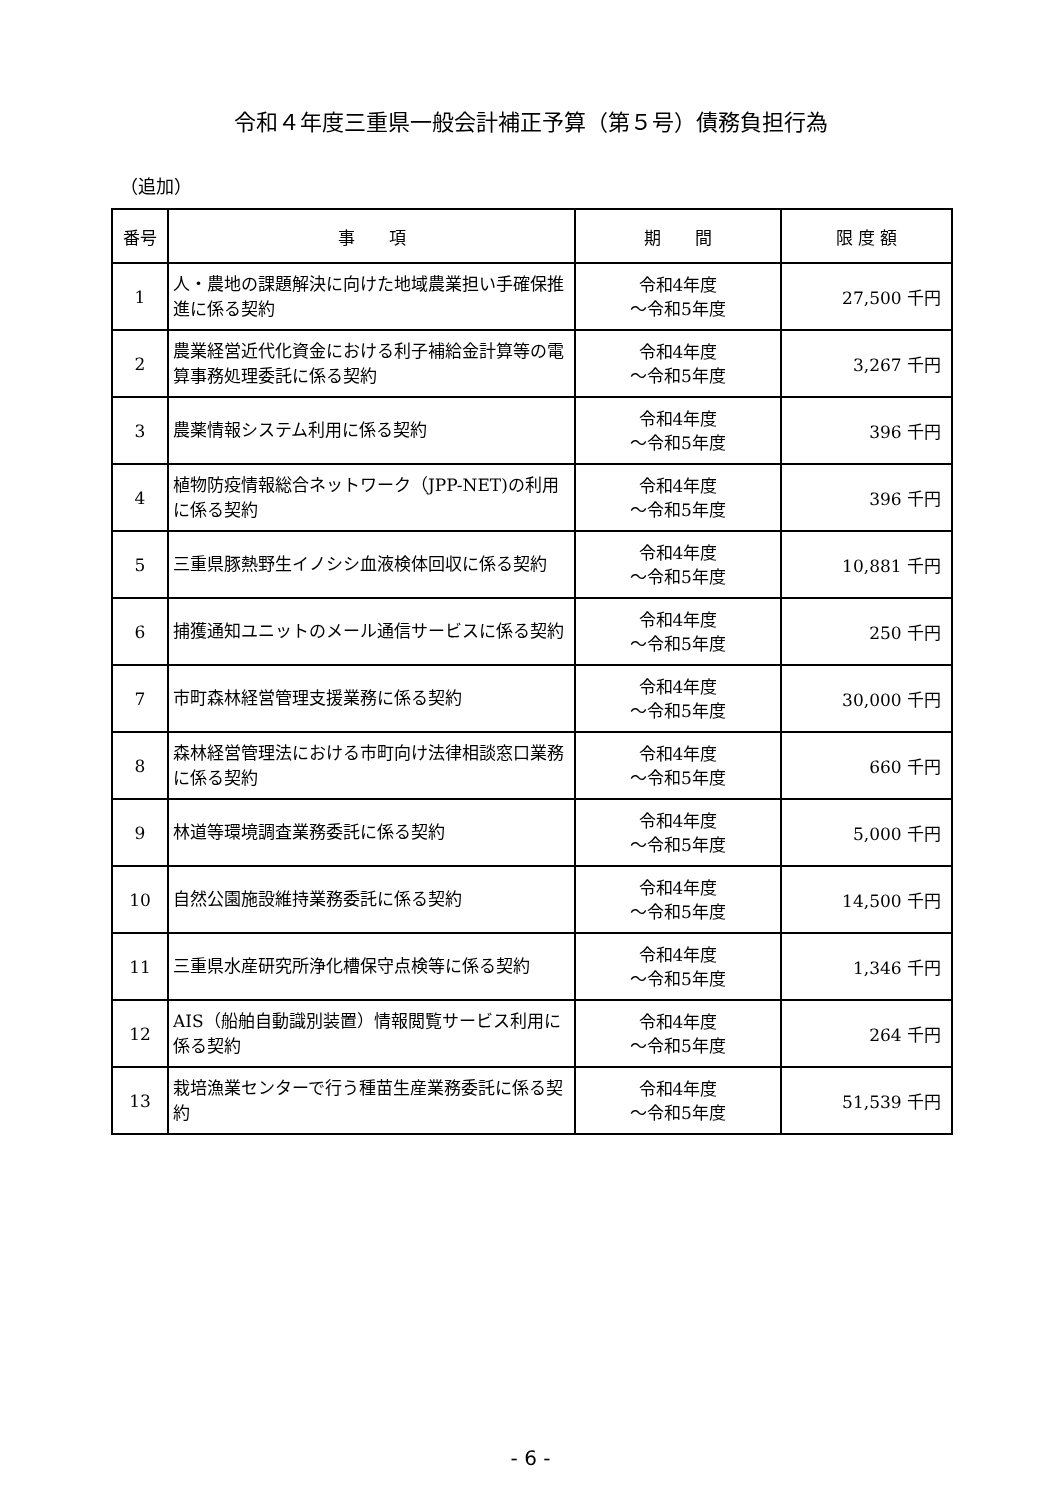令和４年度三重県一般会計補正予算（第５号）債務負担行為
（追加）
| 番号 | 事 項 | 期 間 | 限 度 額 |
| --- | --- | --- | --- |
| 1 | 人・農地の課題解決に向けた地域農業担い手確保推進に係る契約 | 令和4年度 ～令和5年度 | 27,500 千円 |
| 2 | 農業経営近代化資金における利子補給金計算等の電算事務処理委託に係る契約 | 令和4年度 ～令和5年度 | 3,267 千円 |
| 3 | 農薬情報システム利用に係る契約 | 令和4年度 ～令和5年度 | 396 千円 |
| 4 | 植物防疫情報総合ネットワーク（JPP-NET)の利用に係る契約 | 令和4年度 ～令和5年度 | 396 千円 |
| 5 | 三重県豚熱野生イノシシ血液検体回収に係る契約 | 令和4年度 ～令和5年度 | 10,881 千円 |
| 6 | 捕獲通知ユニットのメール通信サービスに係る契約 | 令和4年度 ～令和5年度 | 250 千円 |
| 7 | 市町森林経営管理支援業務に係る契約 | 令和4年度 ～令和5年度 | 30,000 千円 |
| 8 | 森林経営管理法における市町向け法律相談窓口業務に係る契約 | 令和4年度 ～令和5年度 | 660 千円 |
| 9 | 林道等環境調査業務委託に係る契約 | 令和4年度 ～令和5年度 | 5,000 千円 |
| 10 | 自然公園施設維持業務委託に係る契約 | 令和4年度 ～令和5年度 | 14,500 千円 |
| 11 | 三重県水産研究所浄化槽保守点検等に係る契約 | 令和4年度 ～令和5年度 | 1,346 千円 |
| 12 | AIS（船舶自動識別装置）情報閲覧サービス利用に係る契約 | 令和4年度 ～令和5年度 | 264 千円 |
| 13 | 栽培漁業センターで行う種苗生産業務委託に係る契約 | 令和4年度 ～令和5年度 | 51,539 千円 |
- 6 -